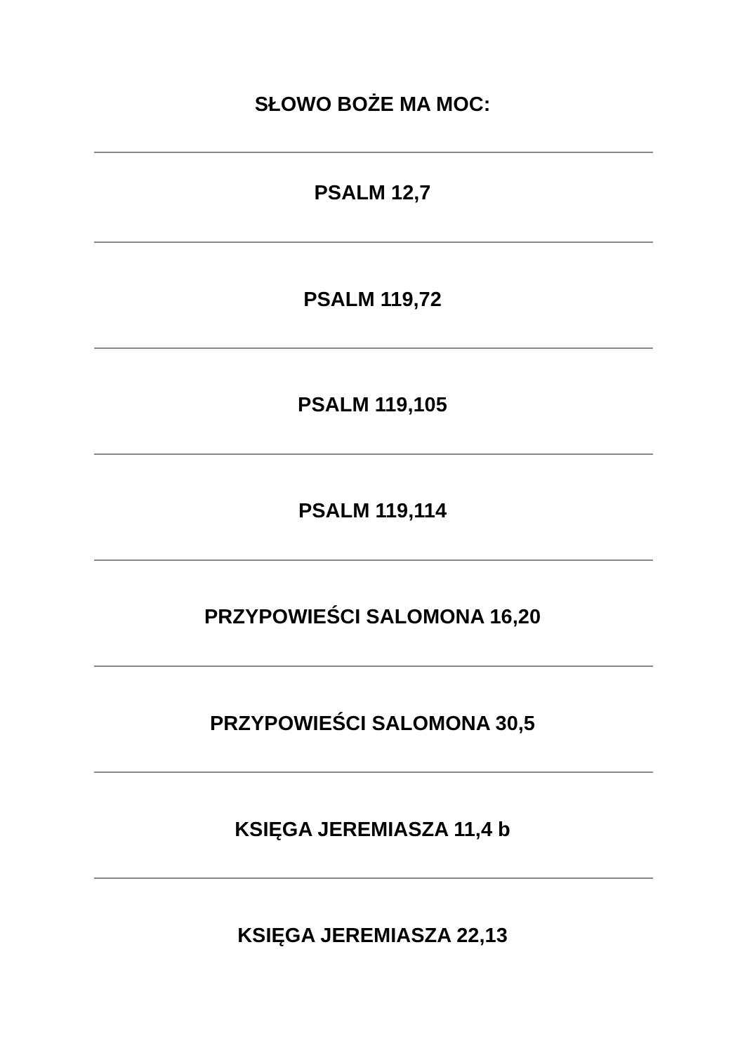SŁOWO BOŻE MA MOC:
PSALM 12,7
PSALM 119,72
PSALM 119,105
PSALM 119,114
PRZYPOWIEŚCI SALOMONA 16,20
PRZYPOWIEŚCI SALOMONA 30,5
KSIĘGA JEREMIASZA 11,4 b
KSIĘGA JEREMIASZA 22,13